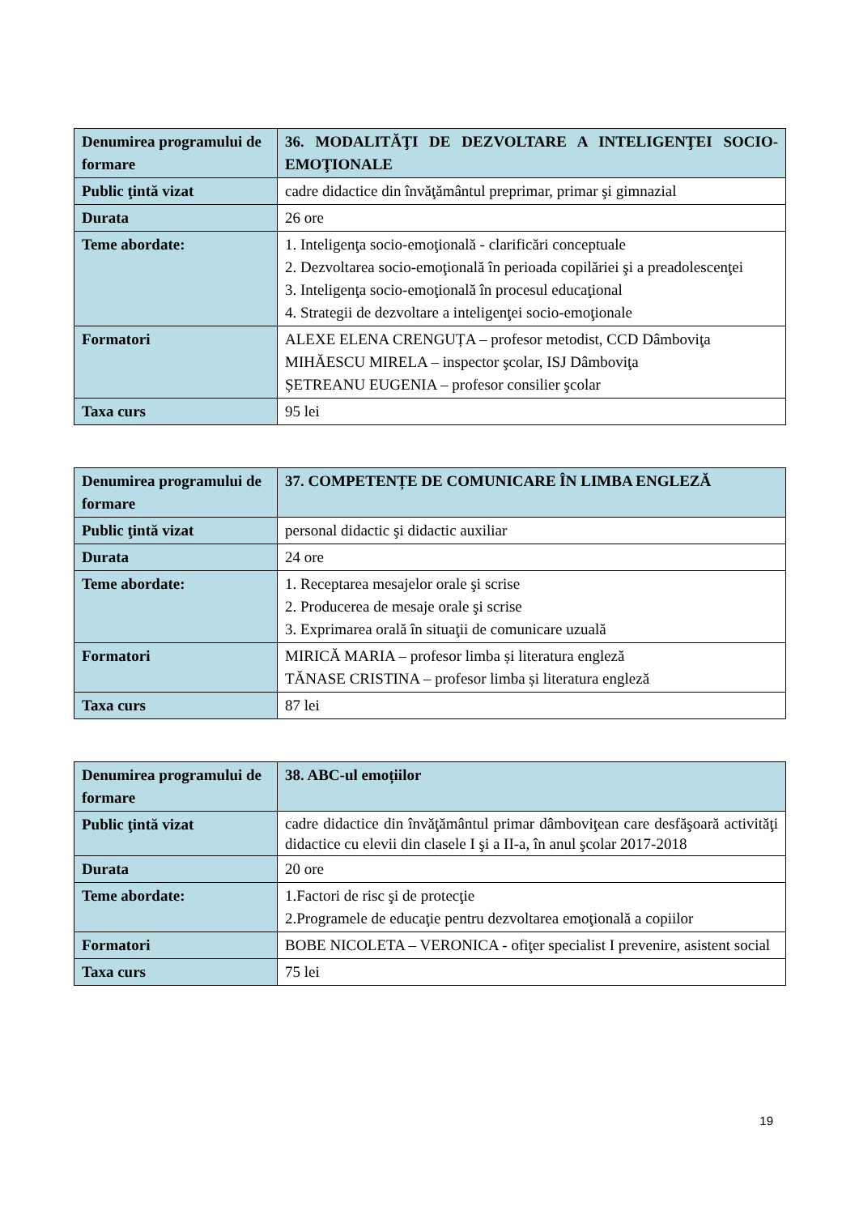| Denumirea programului de formare | 36. MODALITĂŢI DE DEZVOLTARE A INTELIGENŢEI SOCIO-EMOŢIONALE |
| Public ţintă vizat | cadre didactice din învăţământul preprimar, primar şi gimnazial |
| Durata | 26 ore |
| Teme abordate: | 1. Inteligenţa socio-emoţională - clarificări conceptuale 2. Dezvoltarea socio-emoţională în perioada copilăriei şi a preadolescenţei 3. Inteligenţa socio-emoţională în procesul educaţional 4. Strategii de dezvoltare a inteligenţei socio-emoţionale |
| Formatori | ALEXE ELENA CRENGUȚA – profesor metodist, CCD Dâmboviţa MIHĂESCU MIRELA – inspector şcolar, ISJ Dâmboviţa ȘETREANU EUGENIA – profesor consilier şcolar |
| Taxa curs | 95 lei |
| Denumirea programului de formare | 37. COMPETENȚE DE COMUNICARE ÎN LIMBA ENGLEZĂ |
| Public ţintă vizat | personal didactic şi didactic auxiliar |
| Durata | 24 ore |
| Teme abordate: | 1. Receptarea mesajelor orale şi scrise 2. Producerea de mesaje orale şi scrise 3. Exprimarea orală în situaţii de comunicare uzuală |
| Formatori | MIRICĂ MARIA – profesor limba și literatura engleză TĂNASE CRISTINA – profesor limba și literatura engleză |
| Taxa curs | 87 lei |
| Denumirea programului de formare | 38. ABC-ul emoțiilor |
| Public ţintă vizat | cadre didactice din învăţământul primar dâmboviţean care desfăşoară activităţi didactice cu elevii din clasele I şi a II-a, în anul şcolar 2017-2018 |
| Durata | 20 ore |
| Teme abordate: | 1.Factori de risc şi de protecţie 2.Programele de educaţie pentru dezvoltarea emoţională a copiilor |
| Formatori | BOBE NICOLETA – VERONICA - ofiţer specialist I prevenire, asistent social |
| Taxa curs | 75 lei |
19